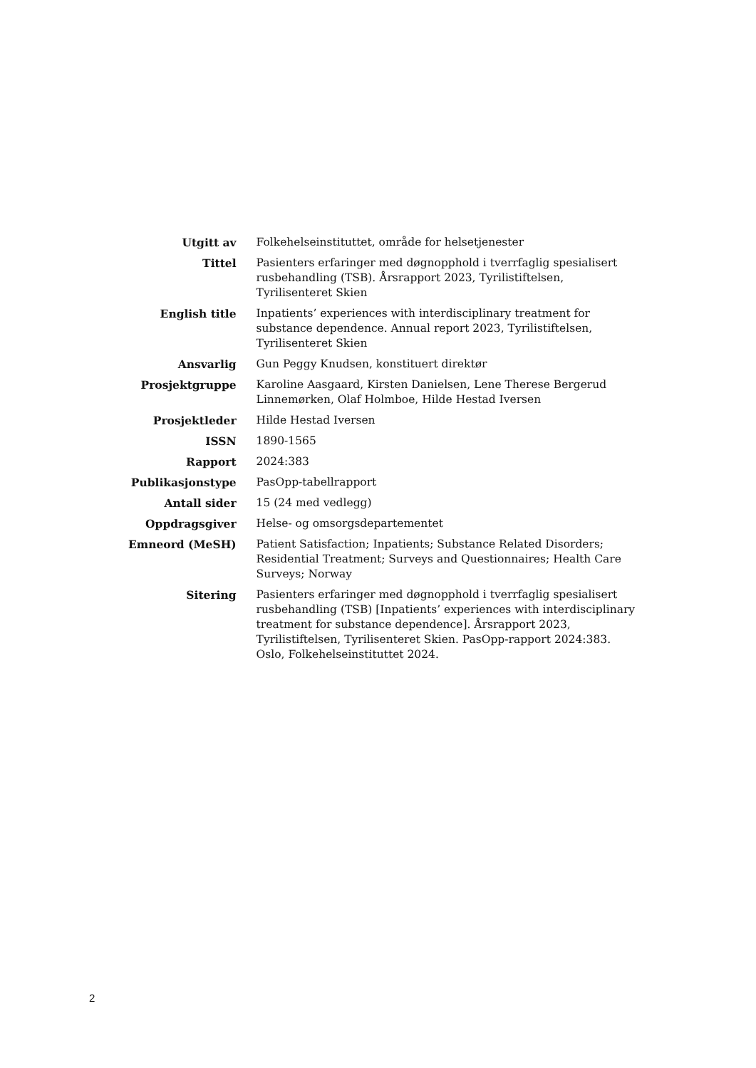| Utgitt av | Folkehelseinstituttet, område for helsetjenester |
| Tittel | Pasienters erfaringer med døgnopphold i tverrfaglig spesialisert rusbehandling (TSB). Årsrapport 2023, Tyrilistiftelsen, Tyrilisenteret Skien |
| English title | Inpatients’ experiences with interdisciplinary treatment for substance dependence. Annual report 2023, Tyrilistiftelsen, Tyrilisenteret Skien |
| Ansvarlig | Gun Peggy Knudsen, konstituert direktør |
| Prosjektgruppe | Karoline Aasgaard, Kirsten Danielsen, Lene Therese Bergerud Linnemørken, Olaf Holmboe, Hilde Hestad Iversen |
| Prosjektleder | Hilde Hestad Iversen |
| ISSN | 1890-1565 |
| Rapport | 2024:383 |
| Publikasjonstype | PasOpp-tabellrapport |
| Antall sider | 15 (24 med vedlegg) |
| Oppdragsgiver | Helse- og omsorgsdepartementet |
| Emneord (MeSH) | Patient Satisfaction; Inpatients; Substance Related Disorders; Residential Treatment; Surveys and Questionnaires; Health Care Surveys; Norway |
| Sitering | Pasienters erfaringer med døgnopphold i tverrfaglig spesialisert rusbehandling (TSB) [Inpatients’ experiences with interdisciplinary treatment for substance dependence]. Årsrapport 2023, Tyrilistiftelsen, Tyrilisenteret Skien. PasOpp-rapport 2024:383. Oslo, Folkehelseinstituttet 2024. |
2